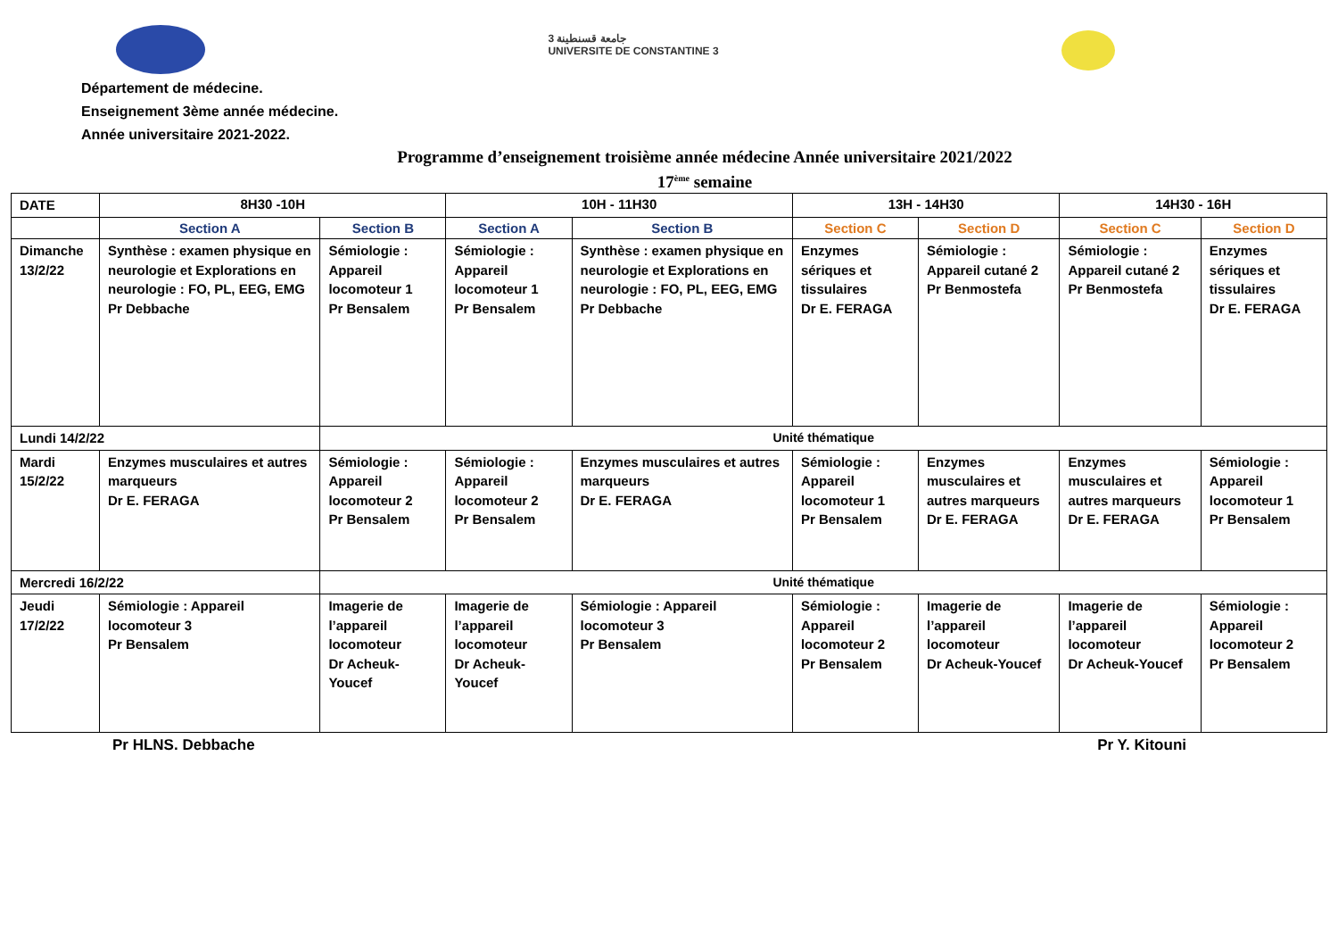جامعة قسنطينة 3
UNIVERSITE DE CONSTANTINE 3
Département de médecine.
Enseignement 3ème année médecine.
Année universitaire 2021-2022.
Programme d’enseignement troisième année médecine Année universitaire 2021/2022
17<sup>ème</sup> semaine
| DATE | 8H30 -10H | | | 10H - 11H30 | | 13H - 14H30 | | 14H30 - 16H | |
| | Section A | | Section B | Section A | Section B | Section C | Section D | Section C | Section D |
| Dimanche 13/2/22 | Synthèse : examen physique en neurologie et Explorations en neurologie : FO, PL, EEG, EMG Pr Debbache | | Sémiologie : Appareil locomoteur 1 Pr Bensalem | Sémiologie : Appareil locomoteur 1 Pr Bensalem | Synthèse : examen physique en neurologie et Explorations en neurologie : FO, PL, EEG, EMG Pr Debbache | Enzymes sériques et tissulaires Dr E. FERAGA | Sémiologie : Appareil cutané 2 Pr Benmostefa | Sémiologie : Appareil cutané 2 Pr Benmostefa | Enzymes sériques et tissulaires Dr E. FERAGA |
| Lundi 14/2/22 | | Unité thématique | | | | | | | |
| Mardi 15/2/22 | Enzymes musculaires et autres marqueurs Dr E. FERAGA | | Sémiologie : Appareil locomoteur 2 Pr Bensalem | Sémiologie : Appareil locomoteur 2 Pr Bensalem | Enzymes musculaires et autres marqueurs Dr E. FERAGA | Sémiologie : Appareil locomoteur 1 Pr Bensalem | Enzymes musculaires et autres marqueurs Dr E. FERAGA | Enzymes musculaires et autres marqueurs Dr E. FERAGA | Sémiologie : Appareil locomoteur 1 Pr Bensalem |
| Mercredi 16/2/22 | | Unité thématique | | | | | | | |
| Jeudi 17/2/22 | Sémiologie : Appareil locomoteur 3 Pr Bensalem | | Imagerie de l’appareil locomoteur Dr Acheuk-Youcef | Imagerie de l’appareil locomoteur Dr Acheuk-Youcef | Sémiologie : Appareil locomoteur 3 Pr Bensalem | Sémiologie : Appareil locomoteur 2 Pr Bensalem | Imagerie de l’appareil locomoteur Dr Acheuk-Youcef | Imagerie de l’appareil locomoteur Dr Acheuk-Youcef | Sémiologie : Appareil locomoteur 2 Pr Bensalem |
Pr HLNS. Debbache Pr Y. Kitouni